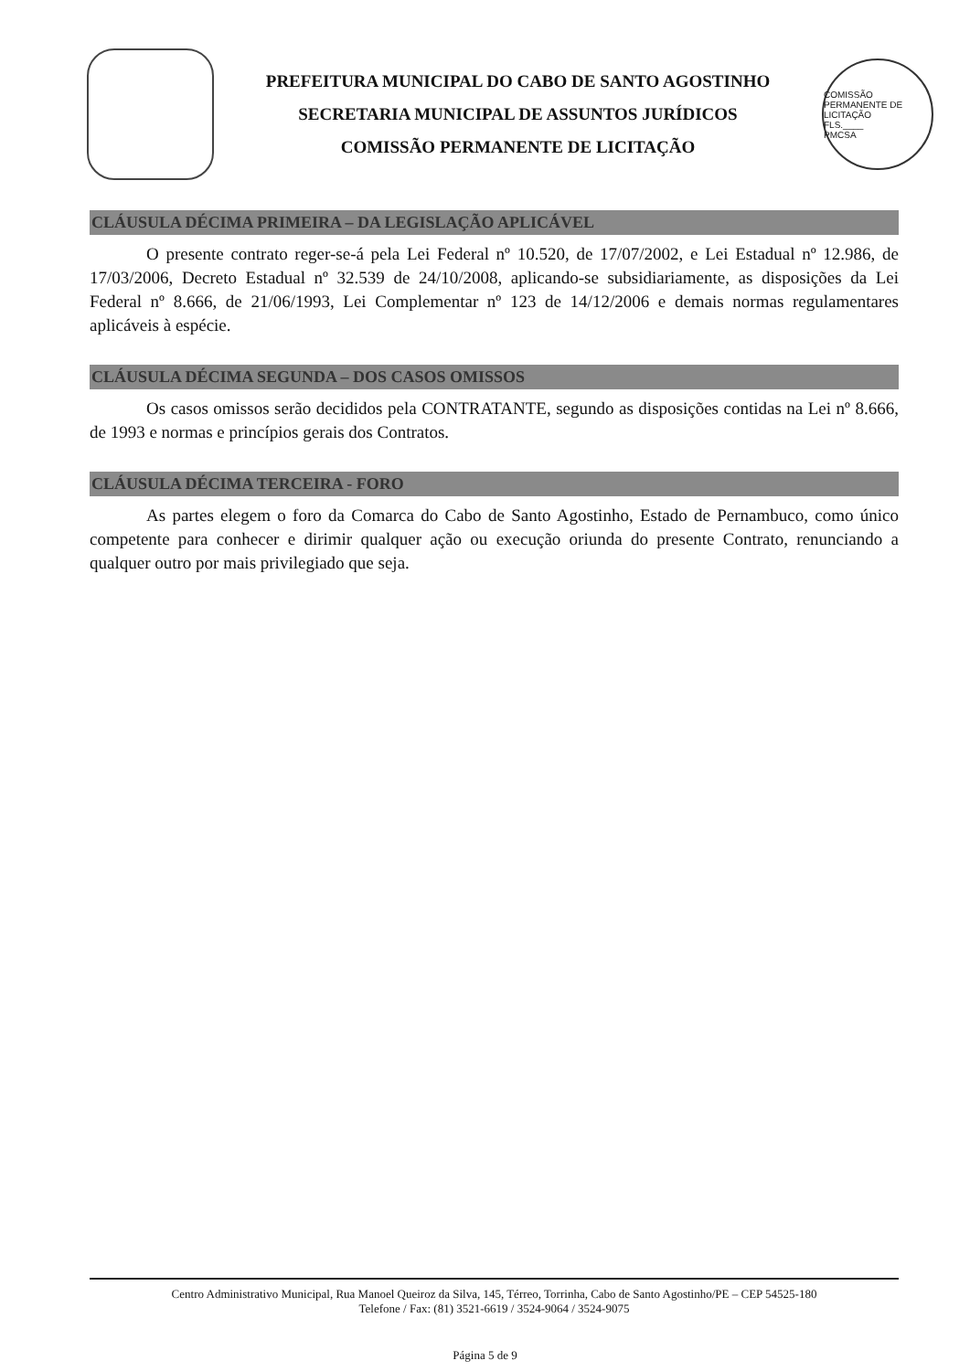PREFEITURA MUNICIPAL DO CABO DE SANTO AGOSTINHO
SECRETARIA MUNICIPAL DE ASSUNTOS JURÍDICOS
COMISSÃO PERMANENTE DE LICITAÇÃO
COMISSÃO PERMANENTE DE LICITAÇÃO
FLS.____
PMCSA
CLÁUSULA DÉCIMA PRIMEIRA – DA LEGISLAÇÃO APLICÁVEL
O presente contrato reger-se-á pela Lei Federal nº 10.520, de 17/07/2002, e Lei Estadual nº 12.986, de 17/03/2006, Decreto Estadual nº 32.539 de 24/10/2008, aplicando-se subsidiariamente, as disposições da Lei Federal nº 8.666, de 21/06/1993, Lei Complementar nº 123 de 14/12/2006 e demais normas regulamentares aplicáveis à espécie.
CLÁUSULA DÉCIMA SEGUNDA – DOS CASOS OMISSOS
Os casos omissos serão decididos pela CONTRATANTE, segundo as disposições contidas na Lei nº 8.666, de 1993 e normas e princípios gerais dos Contratos.
CLÁUSULA DÉCIMA TERCEIRA - FORO
As partes elegem o foro da Comarca do Cabo de Santo Agostinho, Estado de Pernambuco, como único competente para conhecer e dirimir qualquer ação ou execução oriunda do presente Contrato, renunciando a qualquer outro por mais privilegiado que seja.
Centro Administrativo Municipal, Rua Manoel Queiroz da Silva, 145, Térreo, Torrinha, Cabo de Santo Agostinho/PE – CEP 54525-180
Telefone / Fax: (81) 3521-6619 / 3524-9064 / 3524-9075
Página 5 de 9